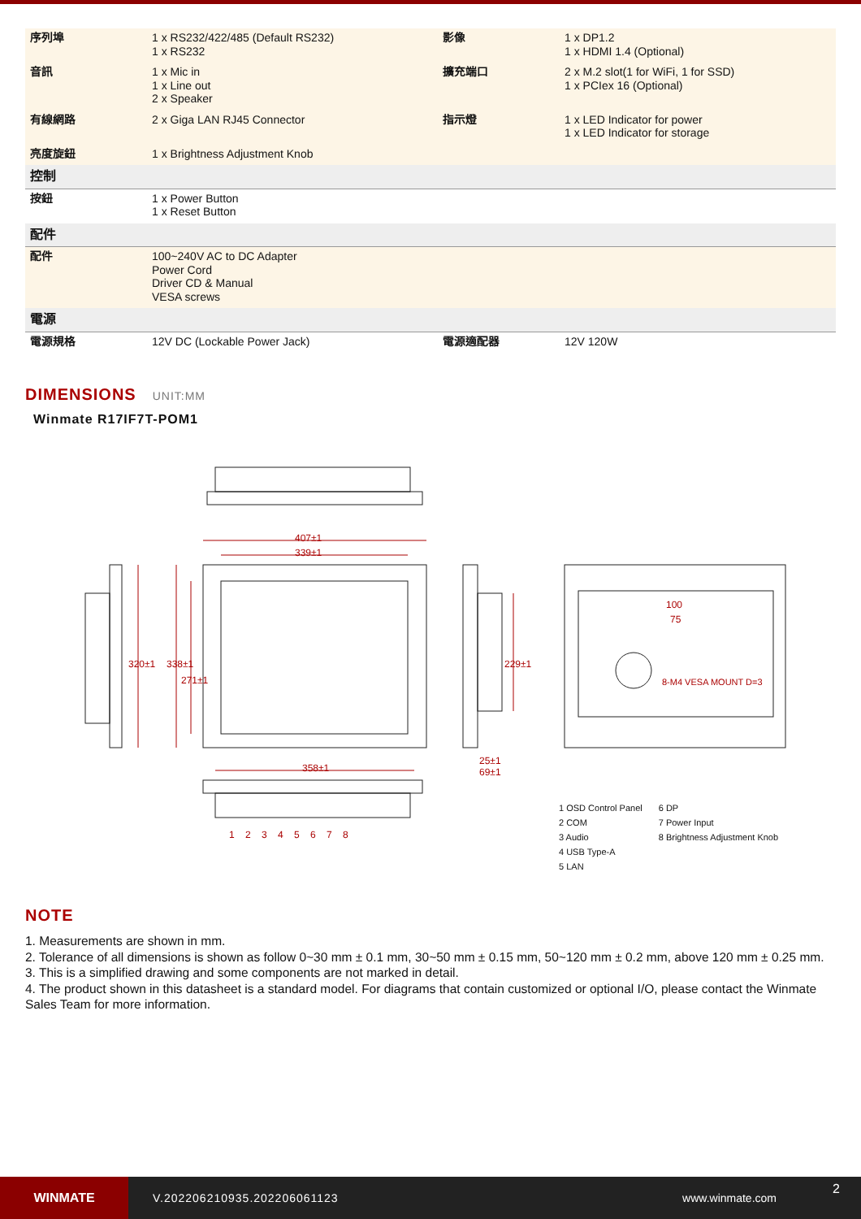| 序列埠 | 1 x RS232/422/485 (Default RS232) 1 x RS232 | 影像 | 1 x DP1.2 1 x HDMI 1.4 (Optional) |
| 音訊 | 1 x Mic in 1 x Line out 2 x Speaker | 擴充端口 | 2 x M.2 slot(1 for WiFi, 1 for SSD) 1 x PCIex 16 (Optional) |
| 有線網路 | 2 x Giga LAN RJ45 Connector | 指示燈 | 1 x LED Indicator for power 1 x LED Indicator for storage |
| 亮度旋鈕 | 1 x Brightness Adjustment Knob | | |
| 控制 | | | |
| 按鈕 | 1 x Power Button 1 x Reset Button | | |
| 配件 | | | |
| 配件 | 100~240V AC to DC Adapter Power Cord Driver CD & Manual VESA screws | | |
| 電源 | | | |
| 電源規格 | 12V DC (Lockable Power Jack) | 電源適配器 | 12V 120W |
DIMENSIONS UNIT:MM
Winmate R17IF7T-POM1
407±1
339±1
358±1
320±1 338±1
271±1
229±1
25±1
69±1
100
75
8-M4 VESA MOUNT D=3
1 2 3 4 5 6 7 8
1 OSD Control Panel
2 COM
3 Audio
4 USB Type-A
5 LAN
6 DP
7 Power Input
8 Brightness Adjustment Knob
NOTE
1. Measurements are shown in mm.
2. Tolerance of all dimensions is shown as follow 0~30 mm ± 0.1 mm, 30~50 mm ± 0.15 mm, 50~120 mm ± 0.2 mm, above 120 mm ± 0.25 mm.
3. This is a simplified drawing and some components are not marked in detail.
4. The product shown in this datasheet is a standard model. For diagrams that contain customized or optional I/O, please contact the Winmate Sales Team for more information.
WINMATE
V.202206210935.202206061123 www.winmate.com
2